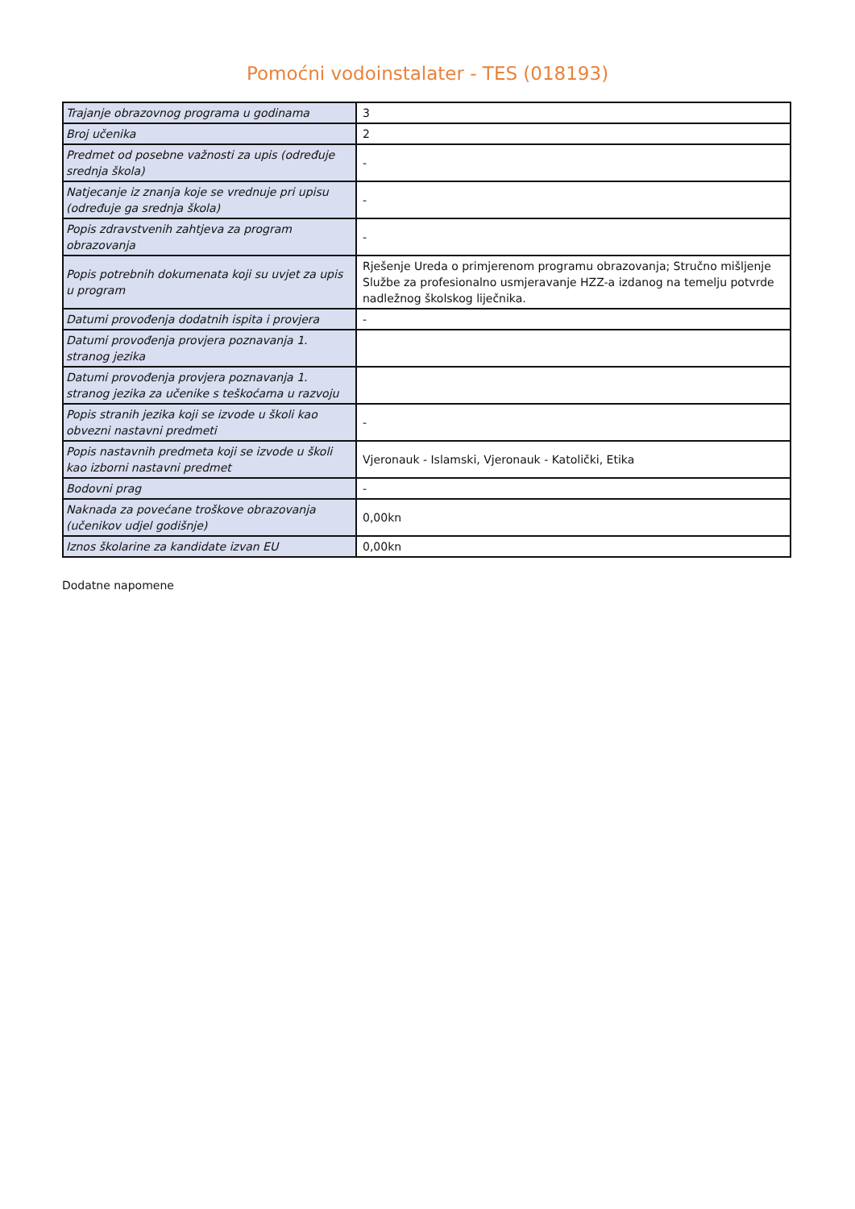Pomoćni vodoinstalater - TES (018193)
| Trajanje obrazovnog programa u godinama | 3 |
| Broj učenika | 2 |
| Predmet od posebne važnosti za upis (određuje srednja škola) | - |
| Natjecanje iz znanja koje se vrednuje pri upisu (određuje ga srednja škola) | - |
| Popis zdravstvenih zahtjeva za program obrazovanja | - |
| Popis potrebnih dokumenata koji su uvjet za upis u program | Rješenje Ureda o primjerenom programu obrazovanja; Stručno mišljenje Službe za profesionalno usmjeravanje HZZ-a izdanog na temelju potvrde nadležnog školskog liječnika. |
| Datumi provođenja dodatnih ispita i provjera | - |
| Datumi provođenja provjera poznavanja 1. stranog jezika | |
| Datumi provođenja provjera poznavanja 1. stranog jezika za učenike s teškoćama u razvoju | |
| Popis stranih jezika koji se izvode u školi kao obvezni nastavni predmeti | - |
| Popis nastavnih predmeta koji se izvode u školi kao izborni nastavni predmet | Vjeronauk - Islamski, Vjeronauk - Katolički, Etika |
| Bodovni prag | - |
| Naknada za povećane troškove obrazovanja (učenikov udjel godišnje) | 0,00kn |
| Iznos školarine za kandidate izvan EU | 0,00kn |
Dodatne napomene